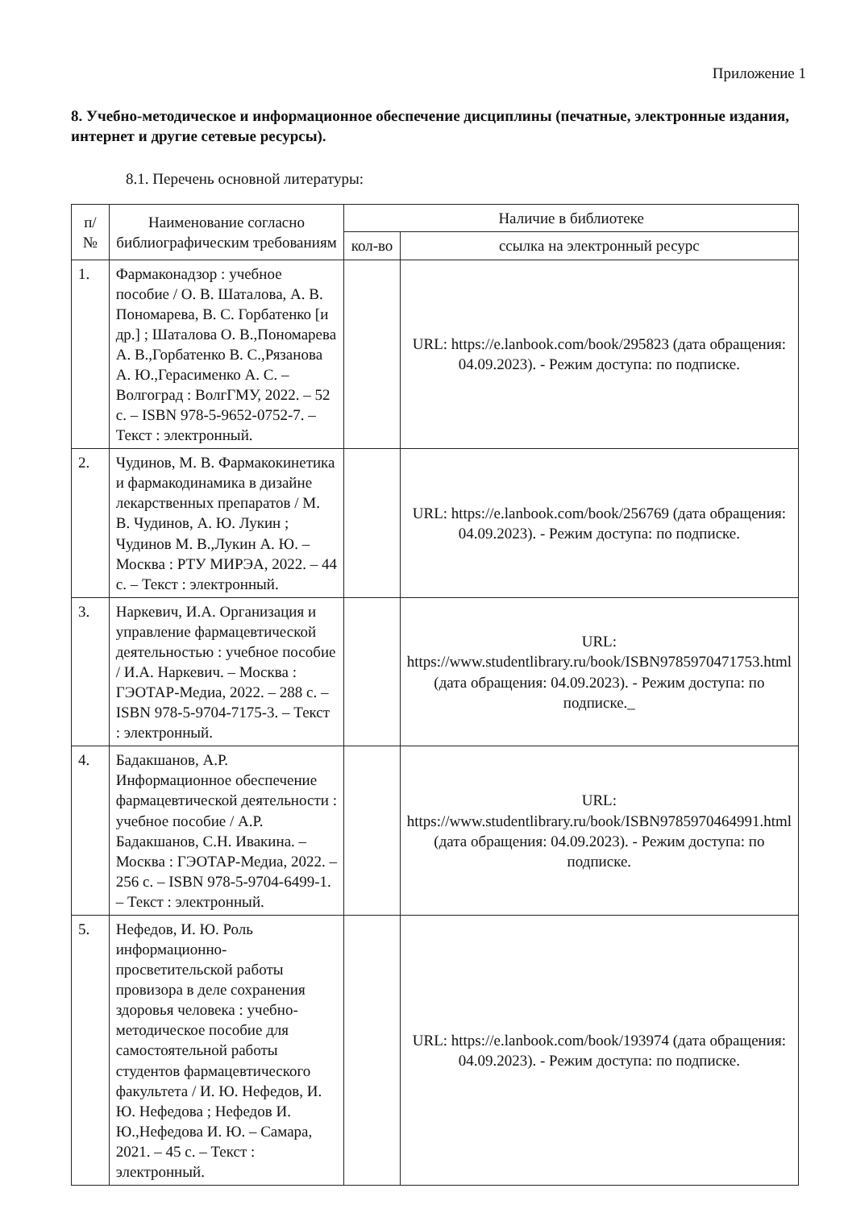Приложение 1
8. Учебно-методическое и информационное обеспечение дисциплины (печатные, электронные издания, интернет и другие сетевые ресурсы).
8.1. Перечень основной литературы:
| п/№ | Наименование согласно библиографическим требованиям | Наличие в библиотеке | |
| --- | --- | --- | --- |
| | | кол-во | ссылка на электронный ресурс |
| 1. | Фармаконадзор : учебное пособие / О. В. Шаталова, А. В. Пономарева, В. С. Горбатенко [и др.] ; Шаталова О. В.,Пономарева А. В.,Горбатенко В. С.,Рязанова А. Ю.,Герасименко А. С. – Волгоград : ВолгГМУ, 2022. – 52 с. – ISBN 978-5-9652-0752-7. – Текст : электронный. | | URL: https://e.lanbook.com/book/295823 (дата обращения: 04.09.2023). - Режим доступа: по подписке. |
| 2. | Чудинов, М. В. Фармакокинетика и фармакодинамика в дизайне лекарственных препаратов / М. В. Чудинов, А. Ю. Лукин ; Чудинов М. В.,Лукин А. Ю. – Москва : РТУ МИРЭА, 2022. – 44 с. – Текст : электронный. | | URL: https://e.lanbook.com/book/256769 (дата обращения: 04.09.2023). - Режим доступа: по подписке. |
| 3. | Наркевич, И.А. Организация и управление фармацевтической деятельностью : учебное пособие / И.А. Наркевич. – Москва : ГЭОТАР-Медиа, 2022. – 288 с. – ISBN 978-5-9704-7175-3. – Текст : электронный. | | URL: https://www.studentlibrary.ru/book/ISBN9785970471753.html (дата обращения: 04.09.2023). - Режим доступа: по подписке._ |
| 4. | Бадакшанов, А.Р. Информационное обеспечение фармацевтической деятельности : учебное пособие / А.Р. Бадакшанов, С.Н. Ивакина. – Москва : ГЭОТАР-Медиа, 2022. – 256 с. – ISBN 978-5-9704-6499-1. – Текст : электронный. | | URL: https://www.studentlibrary.ru/book/ISBN9785970464991.html (дата обращения: 04.09.2023). - Режим доступа: по подписке. |
| 5. | Нефедов, И. Ю. Роль информационно-просветительской работы провизора в деле сохранения здоровья человека : учебно-методическое пособие для самостоятельной работы студентов фармацевтического факультета / И. Ю. Нефедов, И. Ю. Нефедова ; Нефедов И. Ю.,Нефедова И. Ю. – Самара, 2021. – 45 с. – Текст : электронный. | | URL: https://e.lanbook.com/book/193974 (дата обращения: 04.09.2023). - Режим доступа: по подписке. |